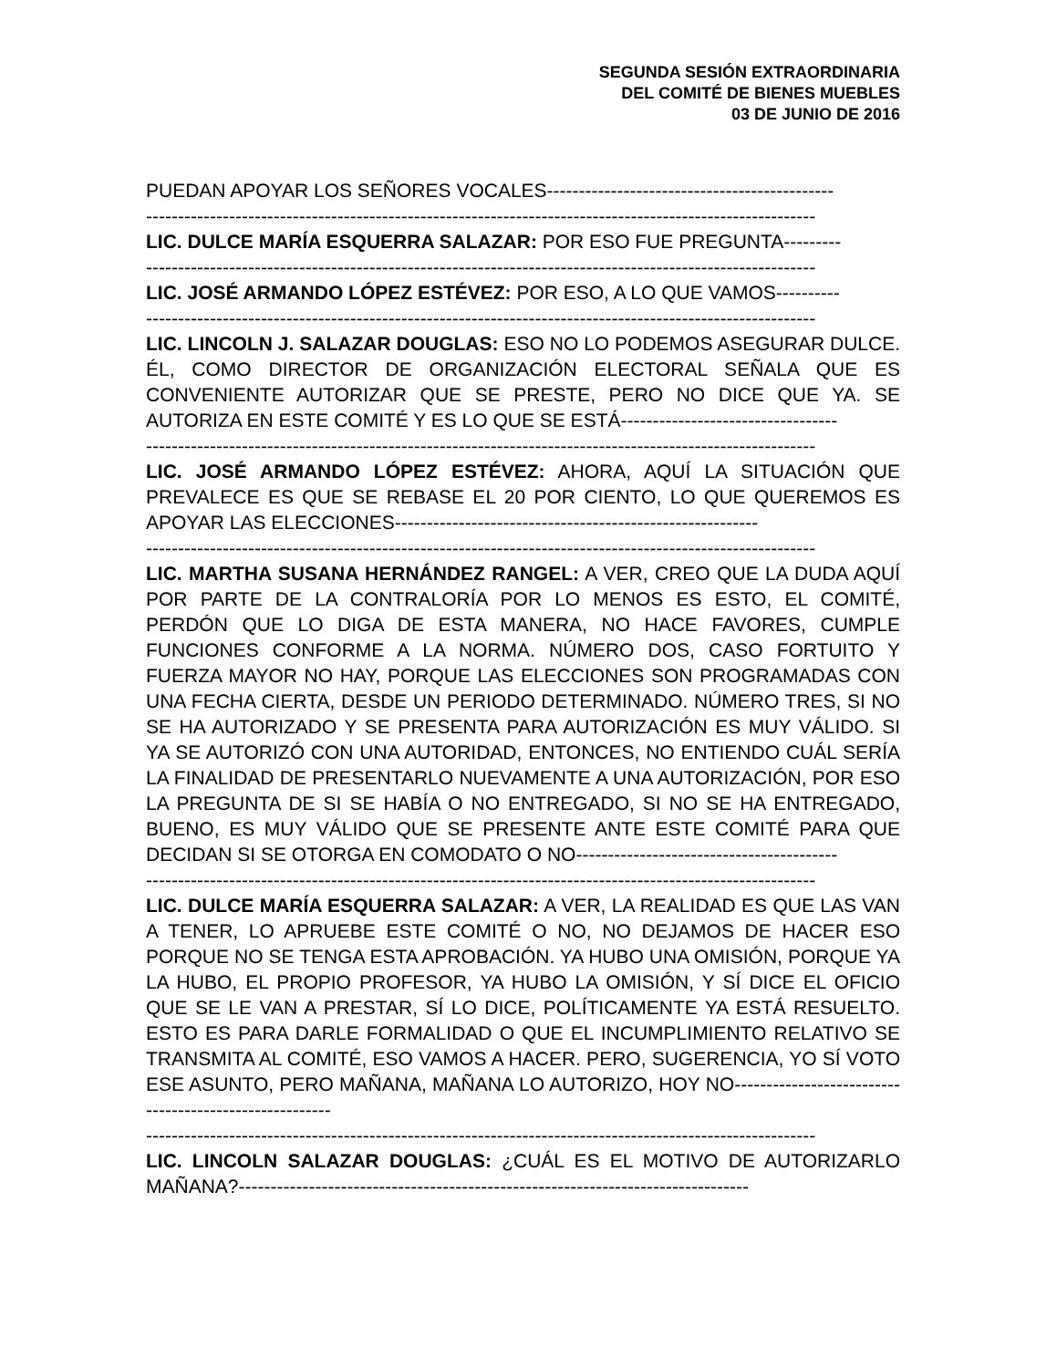SEGUNDA SESIÓN EXTRAORDINARIA
DEL COMITÉ DE BIENES MUEBLES
03 DE JUNIO DE 2016
PUEDAN APOYAR LOS SEÑORES VOCALES---------------------------------------------
---------------------------------------------------------------------------------------------------------
LIC. DULCE MARÍA ESQUERRA SALAZAR: POR ESO FUE PREGUNTA---------
---------------------------------------------------------------------------------------------------------
LIC. JOSÉ ARMANDO LÓPEZ ESTÉVEZ: POR ESO, A LO QUE VAMOS----------
---------------------------------------------------------------------------------------------------------
LIC. LINCOLN J. SALAZAR DOUGLAS: ESO NO LO PODEMOS ASEGURAR DULCE. ÉL, COMO DIRECTOR DE ORGANIZACIÓN ELECTORAL SEÑALA QUE ES CONVENIENTE AUTORIZAR QUE SE PRESTE, PERO NO DICE QUE YA. SE AUTORIZA EN ESTE COMITÉ Y ES LO QUE SE ESTÁ----------------------------------
---------------------------------------------------------------------------------------------------------
LIC. JOSÉ ARMANDO LÓPEZ ESTÉVEZ: AHORA, AQUÍ LA SITUACIÓN QUE PREVALECE ES QUE SE REBASE EL 20 POR CIENTO, LO QUE QUEREMOS ES APOYAR LAS ELECCIONES---------------------------------------------------------
---------------------------------------------------------------------------------------------------------
LIC. MARTHA SUSANA HERNÁNDEZ RANGEL: A VER, CREO QUE LA DUDA AQUÍ POR PARTE DE LA CONTRALORÍA POR LO MENOS ES ESTO, EL COMITÉ, PERDÓN QUE LO DIGA DE ESTA MANERA, NO HACE FAVORES, CUMPLE FUNCIONES CONFORME A LA NORMA. NÚMERO DOS, CASO FORTUITO Y FUERZA MAYOR NO HAY, PORQUE LAS ELECCIONES SON PROGRAMADAS CON UNA FECHA CIERTA, DESDE UN PERIODO DETERMINADO. NÚMERO TRES, SI NO SE HA AUTORIZADO Y SE PRESENTA PARA AUTORIZACIÓN ES MUY VÁLIDO. SI YA SE AUTORIZÓ CON UNA AUTORIDAD, ENTONCES, NO ENTIENDO CUÁL SERÍA LA FINALIDAD DE PRESENTARLO NUEVAMENTE A UNA AUTORIZACIÓN, POR ESO LA PREGUNTA DE SI SE HABÍA O NO ENTREGADO, SI NO SE HA ENTREGADO, BUENO, ES MUY VÁLIDO QUE SE PRESENTE ANTE ESTE COMITÉ PARA QUE DECIDAN SI SE OTORGA EN COMODATO O NO-----------------------------------------
---------------------------------------------------------------------------------------------------------
LIC. DULCE MARÍA ESQUERRA SALAZAR: A VER, LA REALIDAD ES QUE LAS VAN A TENER, LO APRUEBE ESTE COMITÉ O NO, NO DEJAMOS DE HACER ESO PORQUE NO SE TENGA ESTA APROBACIÓN. YA HUBO UNA OMISIÓN, PORQUE YA LA HUBO, EL PROPIO PROFESOR, YA HUBO LA OMISIÓN, Y SÍ DICE EL OFICIO QUE SE LE VAN A PRESTAR, SÍ LO DICE, POLÍTICAMENTE YA ESTÁ RESUELTO. ESTO ES PARA DARLE FORMALIDAD O QUE EL INCUMPLIMIENTO RELATIVO SE TRANSMITA AL COMITÉ, ESO VAMOS A HACER. PERO, SUGERENCIA, YO SÍ VOTO ESE ASUNTO, PERO MAÑANA, MAÑANA LO AUTORIZO, HOY NO-------------------------------------------------------
---------------------------------------------------------------------------------------------------------
LIC. LINCOLN SALAZAR DOUGLAS: ¿CUÁL ES EL MOTIVO DE AUTORIZARLO MAÑANA?--------------------------------------------------------------------------------